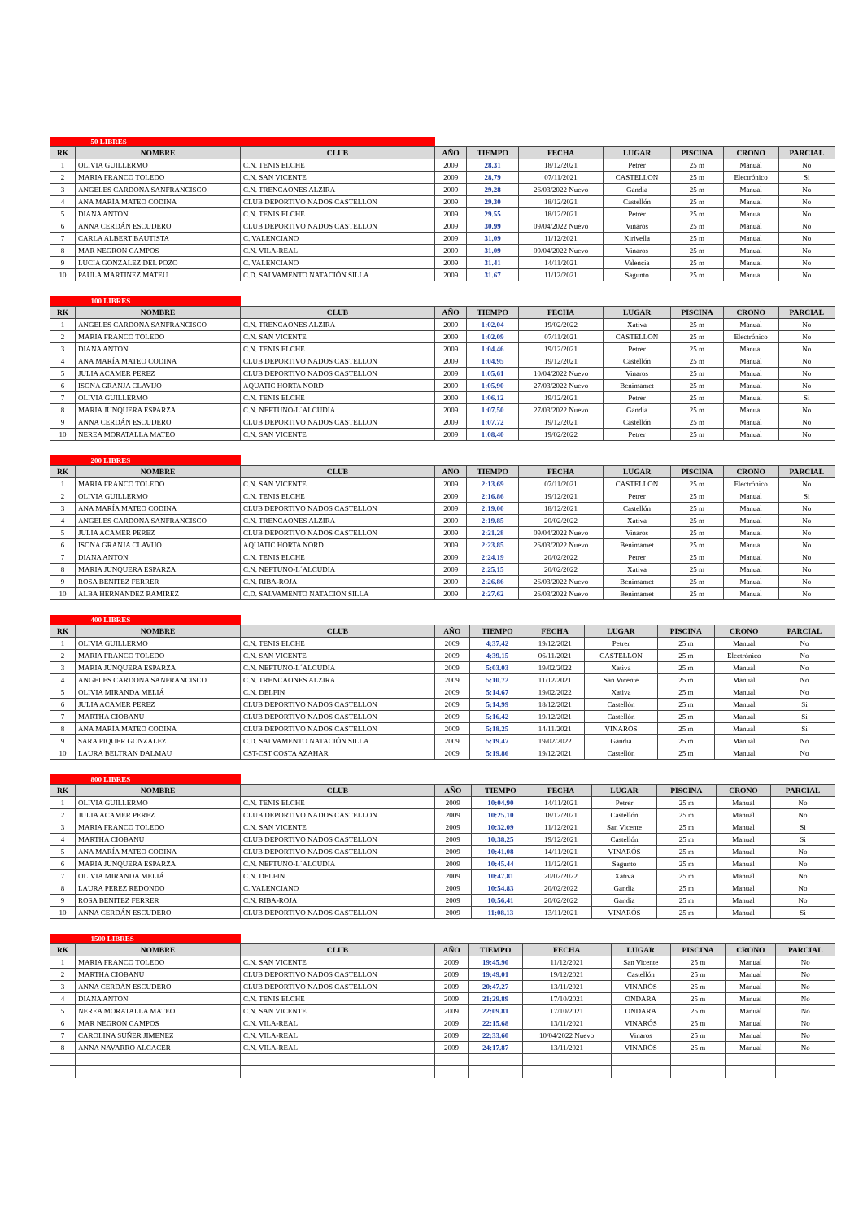| 50 LIBRES | | | | | | | | | |
| RK | NOMBRE | CLUB | AÑO | TIEMPO | FECHA | LUGAR | PISCINA | CRONO | PARCIAL |
| 1 | OLIVIA GUILLERMO | C.N. TENIS ELCHE | 2009 | 28.31 | 18/12/2021 | Petrer | 25 m | Manual | No |
| 2 | MARIA FRANCO TOLEDO | C.N. SAN VICENTE | 2009 | 28.79 | 07/11/2021 | CASTELLON | 25 m | Electrónico | Si |
| 3 | ANGELES CARDONA SANFRANCISCO | C.N. TRENCAONES ALZIRA | 2009 | 29.28 | 26/03/2022 Nuevo | Gandia | 25 m | Manual | No |
| 4 | ANA MARÍA MATEO CODINA | CLUB DEPORTIVO NADOS CASTELLON | 2009 | 29.30 | 18/12/2021 | Castellón | 25 m | Manual | No |
| 5 | DIANA ANTON | C.N. TENIS ELCHE | 2009 | 29.55 | 18/12/2021 | Petrer | 25 m | Manual | No |
| 6 | ANNA CERDÁN ESCUDERO | CLUB DEPORTIVO NADOS CASTELLON | 2009 | 30.99 | 09/04/2022 Nuevo | Vinaros | 25 m | Manual | No |
| 7 | CARLA ALBERT BAUTISTA | C. VALENCIANO | 2009 | 31.09 | 11/12/2021 | Xirivella | 25 m | Manual | No |
| 8 | MAR NEGRON CAMPOS | C.N. VILA-REAL | 2009 | 31.09 | 09/04/2022 Nuevo | Vinaros | 25 m | Manual | No |
| 9 | LUCIA GONZALEZ DEL POZO | C. VALENCIANO | 2009 | 31.41 | 14/11/2021 | Valencia | 25 m | Manual | No |
| 10 | PAULA MARTINEZ MATEU | C.D. SALVAMENTO NATACIÓN SILLA | 2009 | 31.67 | 11/12/2021 | Sagunto | 25 m | Manual | No |
| 100 LIBRES | | | | | | | | | |
| RK | NOMBRE | CLUB | AÑO | TIEMPO | FECHA | LUGAR | PISCINA | CRONO | PARCIAL |
| 1 | ANGELES CARDONA SANFRANCISCO | C.N. TRENCAONES ALZIRA | 2009 | 1:02.04 | 19/02/2022 | Xativa | 25 m | Manual | No |
| 2 | MARIA FRANCO TOLEDO | C.N. SAN VICENTE | 2009 | 1:02.09 | 07/11/2021 | CASTELLON | 25 m | Electrónico | No |
| 3 | DIANA ANTON | C.N. TENIS ELCHE | 2009 | 1:04.46 | 19/12/2021 | Petrer | 25 m | Manual | No |
| 4 | ANA MARÍA MATEO CODINA | CLUB DEPORTIVO NADOS CASTELLON | 2009 | 1:04.95 | 19/12/2021 | Castellón | 25 m | Manual | No |
| 5 | JULIA ACAMER PEREZ | CLUB DEPORTIVO NADOS CASTELLON | 2009 | 1:05.61 | 10/04/2022 Nuevo | Vinaros | 25 m | Manual | No |
| 6 | ISONA GRANJA CLAVIJO | AQUATIC HORTA NORD | 2009 | 1:05.90 | 27/03/2022 Nuevo | Benimamet | 25 m | Manual | No |
| 7 | OLIVIA GUILLERMO | C.N. TENIS ELCHE | 2009 | 1:06.12 | 19/12/2021 | Petrer | 25 m | Manual | Si |
| 8 | MARIA JUNQUERA ESPARZA | C.N. NEPTUNO-L´ALCUDIA | 2009 | 1:07.50 | 27/03/2022 Nuevo | Gandia | 25 m | Manual | No |
| 9 | ANNA CERDÁN ESCUDERO | CLUB DEPORTIVO NADOS CASTELLON | 2009 | 1:07.72 | 19/12/2021 | Castellón | 25 m | Manual | No |
| 10 | NEREA MORATALLA MATEO | C.N. SAN VICENTE | 2009 | 1:08.40 | 19/02/2022 | Petrer | 25 m | Manual | No |
| 200 LIBRES | | | | | | | | | |
| RK | NOMBRE | CLUB | AÑO | TIEMPO | FECHA | LUGAR | PISCINA | CRONO | PARCIAL |
| 1 | MARIA FRANCO TOLEDO | C.N. SAN VICENTE | 2009 | 2:13.69 | 07/11/2021 | CASTELLON | 25 m | Electrónico | No |
| 2 | OLIVIA GUILLERMO | C.N. TENIS ELCHE | 2009 | 2:16.86 | 19/12/2021 | Petrer | 25 m | Manual | Si |
| 3 | ANA MARÍA MATEO CODINA | CLUB DEPORTIVO NADOS CASTELLON | 2009 | 2:19.00 | 18/12/2021 | Castellón | 25 m | Manual | No |
| 4 | ANGELES CARDONA SANFRANCISCO | C.N. TRENCAONES ALZIRA | 2009 | 2:19.85 | 20/02/2022 | Xativa | 25 m | Manual | No |
| 5 | JULIA ACAMER PEREZ | CLUB DEPORTIVO NADOS CASTELLON | 2009 | 2:21.28 | 09/04/2022 Nuevo | Vinaros | 25 m | Manual | No |
| 6 | ISONA GRANJA CLAVIJO | AQUATIC HORTA NORD | 2009 | 2:23.85 | 26/03/2022 Nuevo | Benimamet | 25 m | Manual | No |
| 7 | DIANA ANTON | C.N. TENIS ELCHE | 2009 | 2:24.19 | 20/02/2022 | Petrer | 25 m | Manual | No |
| 8 | MARIA JUNQUERA ESPARZA | C.N. NEPTUNO-L´ALCUDIA | 2009 | 2:25.15 | 20/02/2022 | Xativa | 25 m | Manual | No |
| 9 | ROSA BENITEZ FERRER | C.N. RIBA-ROJA | 2009 | 2:26.86 | 26/03/2022 Nuevo | Benimamet | 25 m | Manual | No |
| 10 | ALBA HERNANDEZ RAMIREZ | C.D. SALVAMENTO NATACIÓN SILLA | 2009 | 2:27.62 | 26/03/2022 Nuevo | Benimamet | 25 m | Manual | No |
| 400 LIBRES | | | | | | | | | |
| RK | NOMBRE | CLUB | AÑO | TIEMPO | FECHA | LUGAR | PISCINA | CRONO | PARCIAL |
| 1 | OLIVIA GUILLERMO | C.N. TENIS ELCHE | 2009 | 4:37.42 | 19/12/2021 | Petrer | 25 m | Manual | No |
| 2 | MARIA FRANCO TOLEDO | C.N. SAN VICENTE | 2009 | 4:39.15 | 06/11/2021 | CASTELLON | 25 m | Electrónico | No |
| 3 | MARIA JUNQUERA ESPARZA | C.N. NEPTUNO-L´ALCUDIA | 2009 | 5:03.03 | 19/02/2022 | Xativa | 25 m | Manual | No |
| 4 | ANGELES CARDONA SANFRANCISCO | C.N. TRENCAONES ALZIRA | 2009 | 5:10.72 | 11/12/2021 | San Vicente | 25 m | Manual | No |
| 5 | OLIVIA MIRANDA MELIÁ | C.N. DELFIN | 2009 | 5:14.67 | 19/02/2022 | Xativa | 25 m | Manual | No |
| 6 | JULIA ACAMER PEREZ | CLUB DEPORTIVO NADOS CASTELLON | 2009 | 5:14.99 | 18/12/2021 | Castellón | 25 m | Manual | Si |
| 7 | MARTHA CIOBANU | CLUB DEPORTIVO NADOS CASTELLON | 2009 | 5:16.42 | 19/12/2021 | Castellón | 25 m | Manual | Si |
| 8 | ANA MARÍA MATEO CODINA | CLUB DEPORTIVO NADOS CASTELLON | 2009 | 5:18.25 | 14/11/2021 | VINARÓS | 25 m | Manual | Si |
| 9 | SARA PIQUER GONZALEZ | C.D. SALVAMENTO NATACIÓN SILLA | 2009 | 5:19.47 | 19/02/2022 | Gandia | 25 m | Manual | No |
| 10 | LAURA BELTRAN DALMAU | CST-CST COSTA AZAHAR | 2009 | 5:19.86 | 19/12/2021 | Castellón | 25 m | Manual | No |
| 800 LIBRES | | | | | | | | | |
| RK | NOMBRE | CLUB | AÑO | TIEMPO | FECHA | LUGAR | PISCINA | CRONO | PARCIAL |
| 1 | OLIVIA GUILLERMO | C.N. TENIS ELCHE | 2009 | 10:04.90 | 14/11/2021 | Petrer | 25 m | Manual | No |
| 2 | JULIA ACAMER PEREZ | CLUB DEPORTIVO NADOS CASTELLON | 2009 | 10:25.10 | 18/12/2021 | Castellón | 25 m | Manual | No |
| 3 | MARIA FRANCO TOLEDO | C.N. SAN VICENTE | 2009 | 10:32.09 | 11/12/2021 | San Vicente | 25 m | Manual | Si |
| 4 | MARTHA CIOBANU | CLUB DEPORTIVO NADOS CASTELLON | 2009 | 10:38.25 | 19/12/2021 | Castellón | 25 m | Manual | Si |
| 5 | ANA MARÍA MATEO CODINA | CLUB DEPORTIVO NADOS CASTELLON | 2009 | 10:41.08 | 14/11/2021 | VINARÓS | 25 m | Manual | No |
| 6 | MARIA JUNQUERA ESPARZA | C.N. NEPTUNO-L´ALCUDIA | 2009 | 10:45.44 | 11/12/2021 | Sagunto | 25 m | Manual | No |
| 7 | OLIVIA MIRANDA MELIÁ | C.N. DELFIN | 2009 | 10:47.81 | 20/02/2022 | Xativa | 25 m | Manual | No |
| 8 | LAURA PEREZ REDONDO | C. VALENCIANO | 2009 | 10:54.83 | 20/02/2022 | Gandia | 25 m | Manual | No |
| 9 | ROSA BENITEZ FERRER | C.N. RIBA-ROJA | 2009 | 10:56.41 | 20/02/2022 | Gandia | 25 m | Manual | No |
| 10 | ANNA CERDÁN ESCUDERO | CLUB DEPORTIVO NADOS CASTELLON | 2009 | 11:08.13 | 13/11/2021 | VINARÓS | 25 m | Manual | Si |
| 1500 LIBRES | | | | | | | | | |
| RK | NOMBRE | CLUB | AÑO | TIEMPO | FECHA | LUGAR | PISCINA | CRONO | PARCIAL |
| 1 | MARIA FRANCO TOLEDO | C.N. SAN VICENTE | 2009 | 19:45.90 | 11/12/2021 | San Vicente | 25 m | Manual | No |
| 2 | MARTHA CIOBANU | CLUB DEPORTIVO NADOS CASTELLON | 2009 | 19:49.01 | 19/12/2021 | Castellón | 25 m | Manual | No |
| 3 | ANNA CERDÁN ESCUDERO | CLUB DEPORTIVO NADOS CASTELLON | 2009 | 20:47.27 | 13/11/2021 | VINARÓS | 25 m | Manual | No |
| 4 | DIANA ANTON | C.N. TENIS ELCHE | 2009 | 21:29.89 | 17/10/2021 | ONDARA | 25 m | Manual | No |
| 5 | NEREA MORATALLA MATEO | C.N. SAN VICENTE | 2009 | 22:09.81 | 17/10/2021 | ONDARA | 25 m | Manual | No |
| 6 | MAR NEGRON CAMPOS | C.N. VILA-REAL | 2009 | 22:15.68 | 13/11/2021 | VINARÓS | 25 m | Manual | No |
| 7 | CAROLINA SUÑER JIMENEZ | C.N. VILA-REAL | 2009 | 22:33.60 | 10/04/2022 Nuevo | Vinaros | 25 m | Manual | No |
| 8 | ANNA NAVARRO ALCACER | C.N. VILA-REAL | 2009 | 24:17.87 | 13/11/2021 | VINARÓS | 25 m | Manual | No |